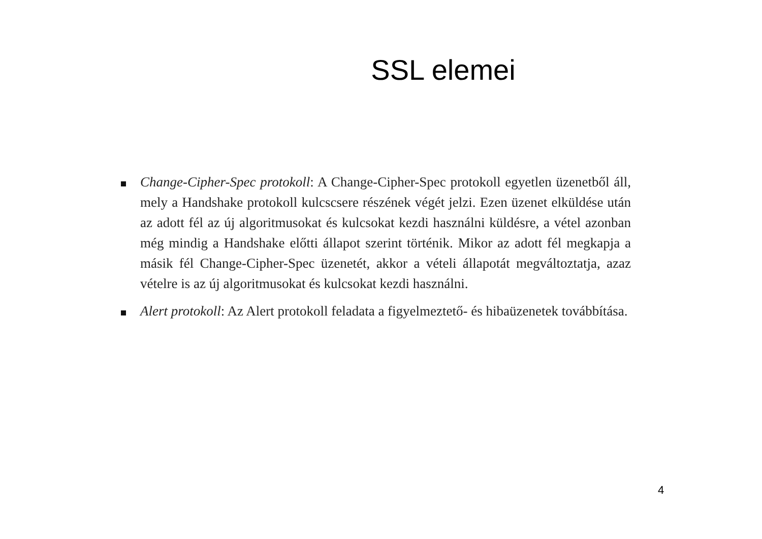SSL elemei
Change-Cipher-Spec protokoll: A Change-Cipher-Spec protokoll egyetlen üzenetből áll, mely a Handshake protokoll kulcscsere részének végét jelzi. Ezen üzenet elküldése után az adott fél az új algoritmusokat és kulcsokat kezdi használni küldésre, a vétel azonban még mindig a Handshake előtti állapot szerint történik. Mikor az adott fél megkapja a másik fél Change-Cipher-Spec üzenetét, akkor a vételi állapotát megváltoztatja, azaz vételre is az új algoritmusokat és kulcsokat kezdi használni.
Alert protokoll: Az Alert protokoll feladata a figyelmeztető- és hibaüzenetek továbbítása.
4